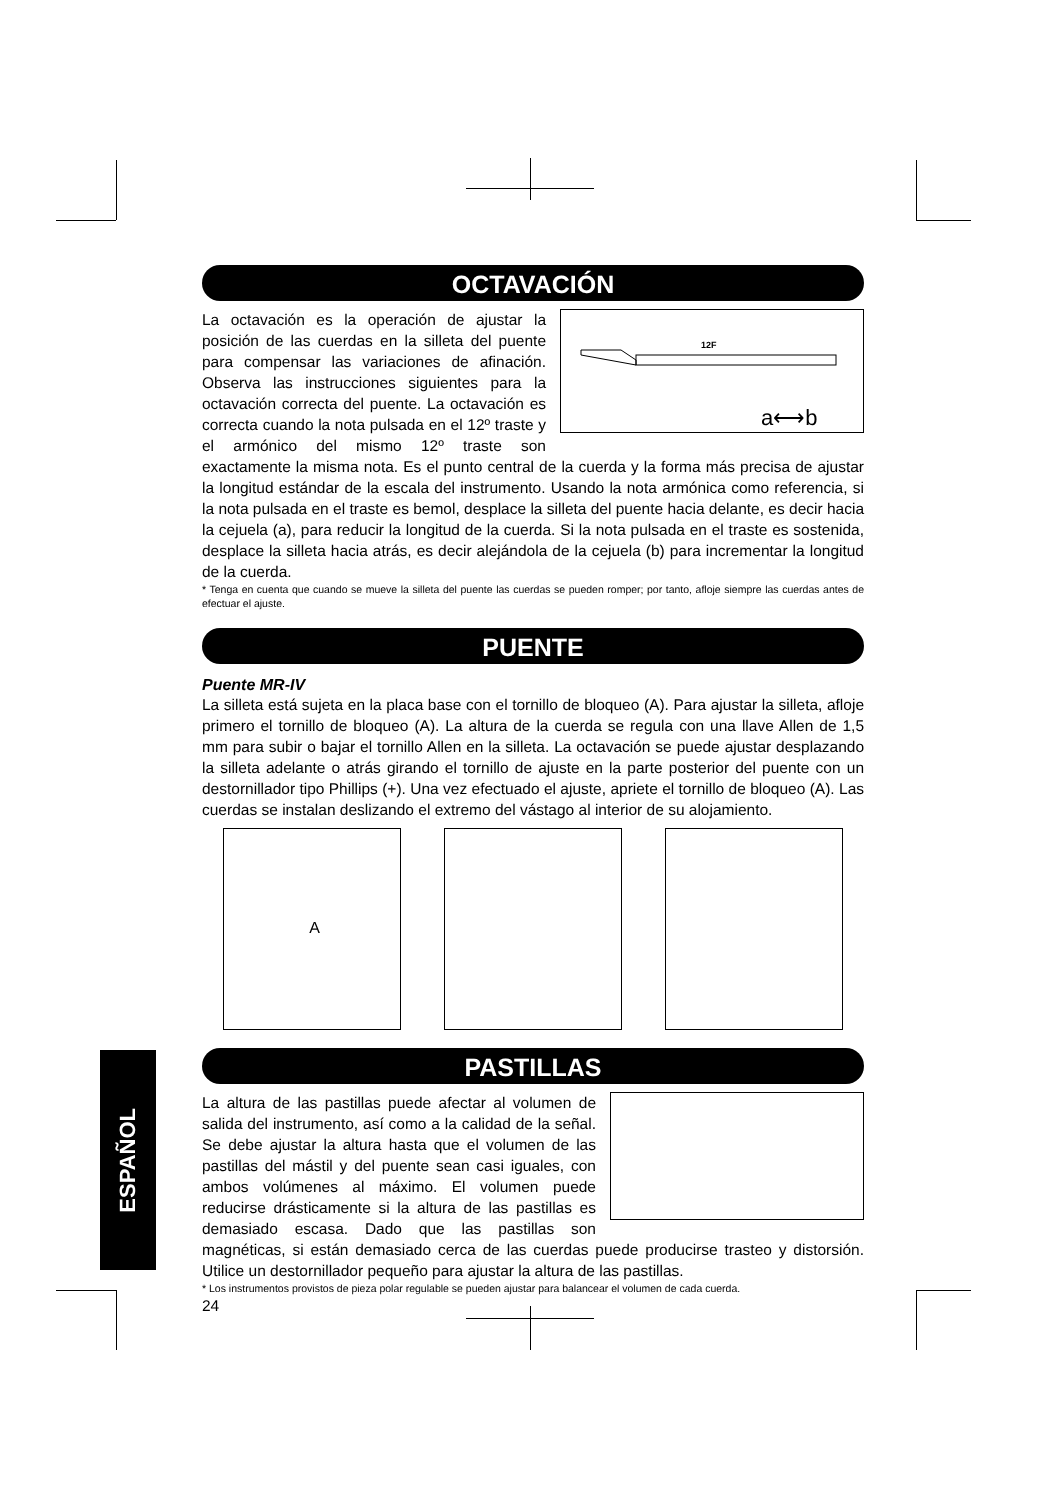OCTAVACIÓN
12F
a⟷b
La octavación es la operación de ajustar la posición de las cuerdas en la silleta del puente para compensar las variaciones de afinación. Observa las instrucciones siguientes para la octavación correcta del puente. La octavación es correcta cuando la nota pulsada en el 12º traste y el armónico del mismo 12º traste son exactamente la misma nota. Es el punto central de la cuerda y la forma más precisa de ajustar la longitud estándar de la escala del instrumento. Usando la nota armónica como referencia, si la nota pulsada en el traste es bemol, desplace la silleta del puente hacia delante, es decir hacia la cejuela (a), para reducir la longitud de la cuerda. Si la nota pulsada en el traste es sostenida, desplace la silleta hacia atrás, es decir alejándola de la cejuela (b) para incrementar la longitud de la cuerda.
* Tenga en cuenta que cuando se mueve la silleta del puente las cuerdas se pueden romper; por tanto, afloje siempre las cuerdas antes de efectuar el ajuste.
PUENTE
Puente MR-IV
La silleta está sujeta en la placa base con el tornillo de bloqueo (A). Para ajustar la silleta, afloje primero el tornillo de bloqueo (A). La altura de la cuerda se regula con una llave Allen de 1,5 mm para subir o bajar el tornillo Allen en la silleta. La octavación se puede ajustar desplazando la silleta adelante o atrás girando el tornillo de ajuste en la parte posterior del puente con un destornillador tipo Phillips (+). Una vez efectuado el ajuste, apriete el tornillo de bloqueo (A). Las cuerdas se instalan deslizando el extremo del vástago al interior de su alojamiento.
A
PASTILLAS
La altura de las pastillas puede afectar al volumen de salida del instrumento, así como a la calidad de la señal. Se debe ajustar la altura hasta que el volumen de las pastillas del mástil y del puente sean casi iguales, con ambos volúmenes al máximo. El volumen puede reducirse drásticamente si la altura de las pastillas es demasiado escasa. Dado que las pastillas son magnéticas, si están demasiado cerca de las cuerdas puede producirse trasteo y distorsión. Utilice un destornillador pequeño para ajustar la altura de las pastillas.
* Los instrumentos provistos de pieza polar regulable se pueden ajustar para balancear el volumen de cada cuerda.
24
ESPAÑOL